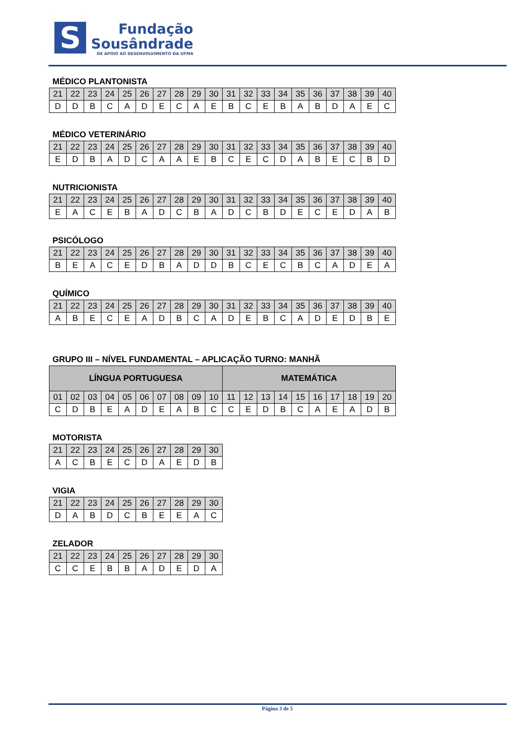S
Fundação
Sousândrade
DE APOIO AO DESENVOLVIMENTO DA UFMA
MÉDICO PLANTONISTA
| 21 | 22 | 23 | 24 | 25 | 26 | 27 | 28 | 29 | 30 | 31 | 32 | 33 | 34 | 35 | 36 | 37 | 38 | 39 | 40 |
| D | D | B | C | A | D | E | C | A | E | B | C | E | B | A | B | D | A | E | C |
MÉDICO VETERINÁRIO
| 21 | 22 | 23 | 24 | 25 | 26 | 27 | 28 | 29 | 30 | 31 | 32 | 33 | 34 | 35 | 36 | 37 | 38 | 39 | 40 |
| E | D | B | A | D | C | A | A | E | B | C | E | C | D | A | B | E | C | B | D |
NUTRICIONISTA
| 21 | 22 | 23 | 24 | 25 | 26 | 27 | 28 | 29 | 30 | 31 | 32 | 33 | 34 | 35 | 36 | 37 | 38 | 39 | 40 |
| E | A | C | E | B | A | D | C | B | A | D | C | B | D | E | C | E | D | A | B |
PSICÓLOGO
| 21 | 22 | 23 | 24 | 25 | 26 | 27 | 28 | 29 | 30 | 31 | 32 | 33 | 34 | 35 | 36 | 37 | 38 | 39 | 40 |
| B | E | A | C | E | D | B | A | D | D | B | C | E | C | B | C | A | D | E | A |
QUÍMICO
| 21 | 22 | 23 | 24 | 25 | 26 | 27 | 28 | 29 | 30 | 31 | 32 | 33 | 34 | 35 | 36 | 37 | 38 | 39 | 40 |
| A | B | E | C | E | A | D | B | C | A | D | E | B | C | A | D | E | D | B | E |
GRUPO III – NÍVEL FUNDAMENTAL – APLICAÇÃO TURNO: MANHÃ
| LÍNGUA PORTUGUESA | | | | | | | | | | MATEMÁTICA | | | | | | | | | |
| --- | --- | --- | --- | --- | --- | --- | --- | --- | --- | --- | --- | --- | --- | --- | --- | --- | --- | --- | --- |
| 01 | 02 | 03 | 04 | 05 | 06 | 07 | 08 | 09 | 10 | 11 | 12 | 13 | 14 | 15 | 16 | 17 | 18 | 19 | 20 |
| C | D | B | E | A | D | E | A | B | C | C | E | D | B | C | A | E | A | D | B |
MOTORISTA
| 21 | 22 | 23 | 24 | 25 | 26 | 27 | 28 | 29 | 30 |
| A | C | B | E | C | D | A | E | D | B |
VIGIA
| 21 | 22 | 23 | 24 | 25 | 26 | 27 | 28 | 29 | 30 |
| D | A | B | D | C | B | E | E | A | C |
ZELADOR
| 21 | 22 | 23 | 24 | 25 | 26 | 27 | 28 | 29 | 30 |
| C | C | E | B | B | A | D | E | D | A |
Página 3 de 5